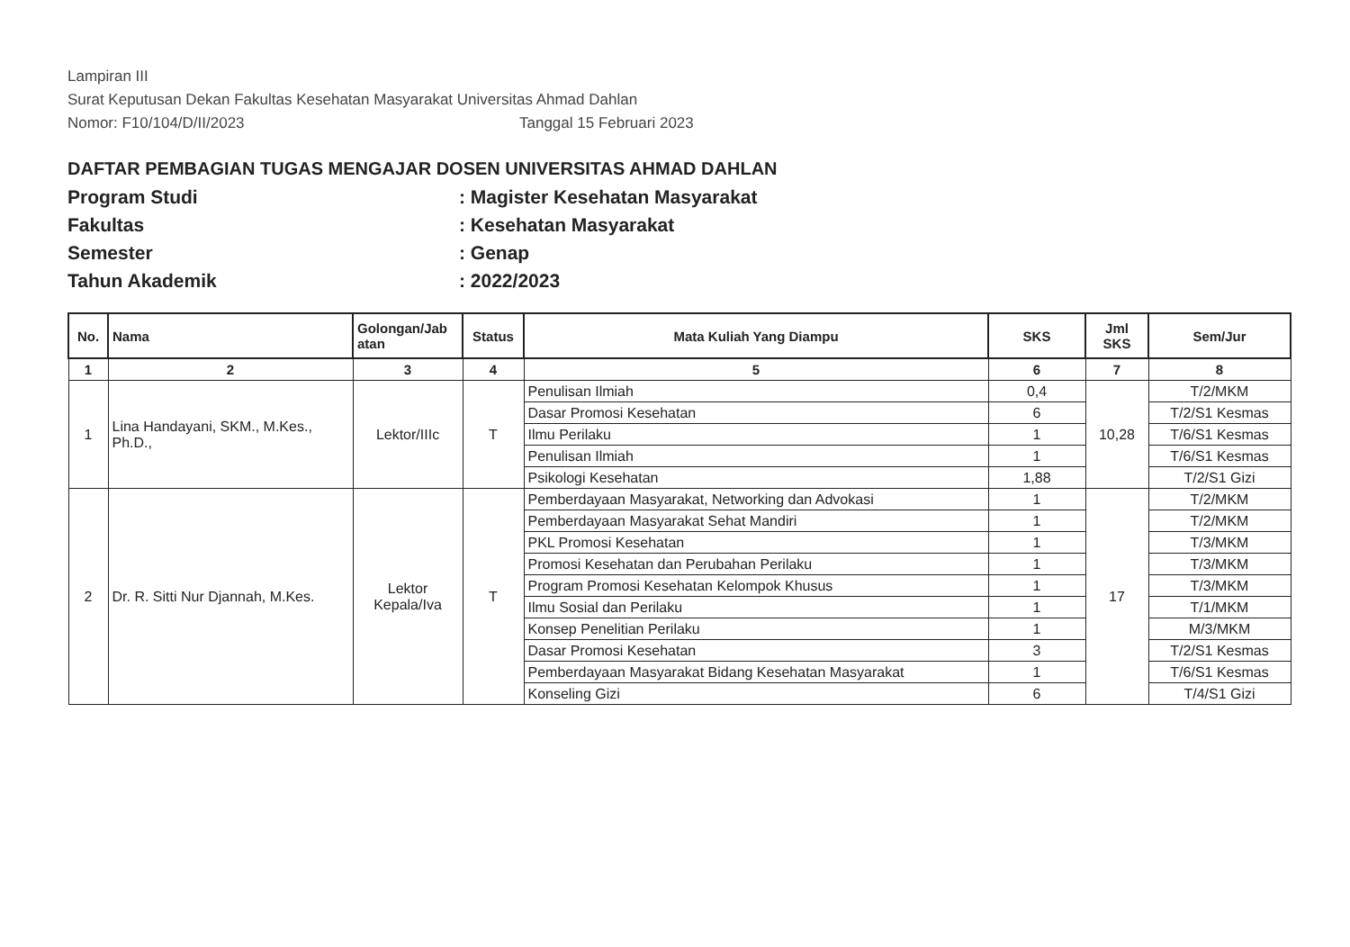Lampiran III
Surat Keputusan Dekan Fakultas Kesehatan Masyarakat Universitas Ahmad Dahlan
Nomor: F10/104/D/II/2023 Tanggal 15 Februari 2023
DAFTAR PEMBAGIAN TUGAS MENGAJAR DOSEN UNIVERSITAS AHMAD DAHLAN
Program Studi: Magister Kesehatan Masyarakat
Fakultas: Kesehatan Masyarakat
Semester: Genap
Tahun Akademik: 2022/2023
| No. | Nama | Golongan/Jab atan | Status | Mata Kuliah Yang Diampu | SKS | Jml SKS | Sem/Jur |
| --- | --- | --- | --- | --- | --- | --- | --- |
| 1 | 2 | 3 | 4 | 5 | 6 | 7 | 8 |
| 1 | Lina Handayani, SKM., M.Kes., Ph.D., | Lektor/IIIc | T | Penulisan Ilmiah | 0,4 | 10,28 | T/2/MKM |
| | | | | Dasar Promosi Kesehatan | 6 | | T/2/S1 Kesmas |
| | | | | Ilmu Perilaku | 1 | | T/6/S1 Kesmas |
| | | | | Penulisan Ilmiah | 1 | | T/6/S1 Kesmas |
| | | | | Psikologi Kesehatan | 1,88 | | T/2/S1 Gizi |
| 2 | Dr. R. Sitti Nur Djannah, M.Kes. | Lektor Kepala/Iva | T | Pemberdayaan Masyarakat, Networking dan Advokasi | 1 | 17 | T/2/MKM |
| | | | | Pemberdayaan Masyarakat Sehat Mandiri | 1 | | T/2/MKM |
| | | | | PKL Promosi Kesehatan | 1 | | T/3/MKM |
| | | | | Promosi Kesehatan dan Perubahan Perilaku | 1 | | T/3/MKM |
| | | | | Program Promosi Kesehatan Kelompok Khusus | 1 | | T/3/MKM |
| | | | | Ilmu Sosial dan Perilaku | 1 | | T/1/MKM |
| | | | | Konsep Penelitian Perilaku | 1 | | M/3/MKM |
| | | | | Dasar Promosi Kesehatan | 3 | | T/2/S1 Kesmas |
| | | | | Pemberdayaan Masyarakat Bidang Kesehatan Masyarakat | 1 | | T/6/S1 Kesmas |
| | | | | Konseling Gizi | 6 | | T/4/S1 Gizi |